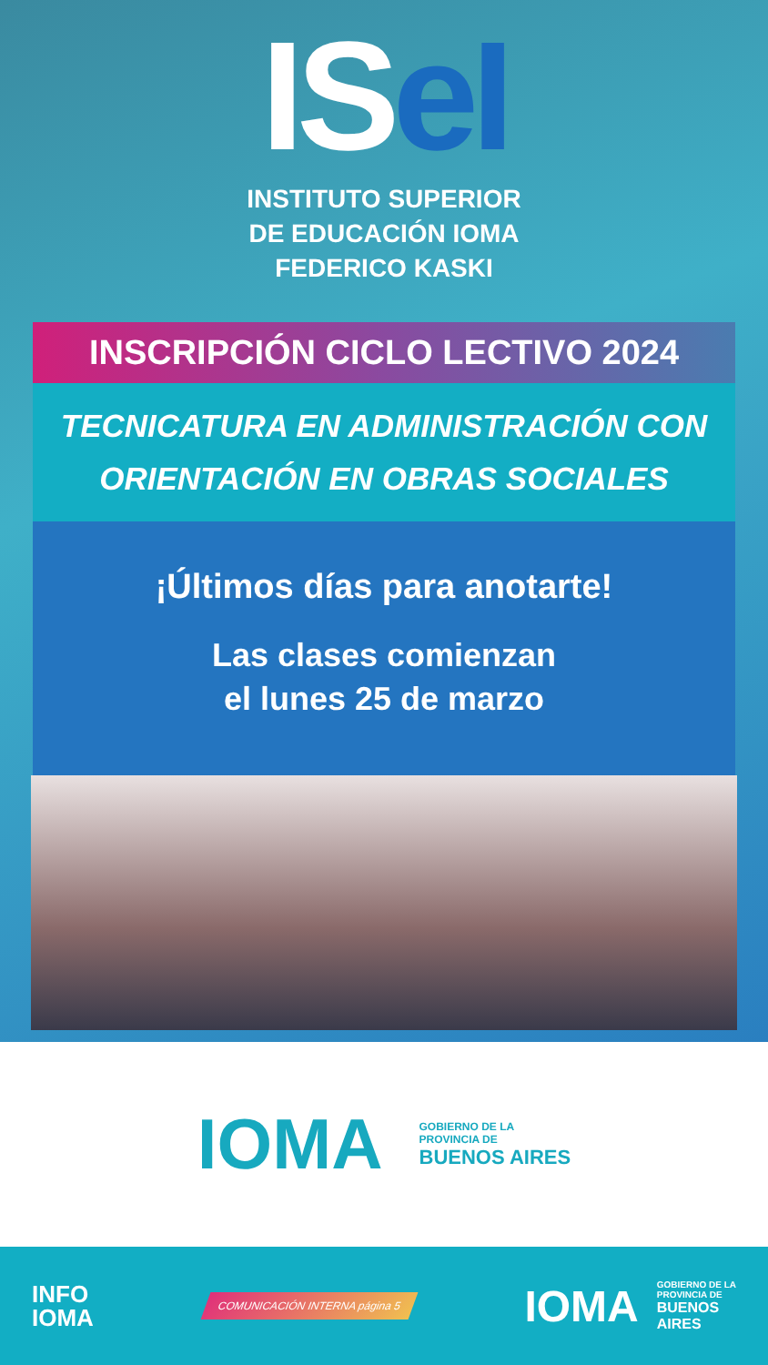ISeI
INSTITUTO SUPERIOR
DE EDUCACIÓN IOMA
FEDERICO KASKI
INSCRIPCIÓN CICLO LECTIVO 2024
TECNICATURA EN ADMINISTRACIÓN CON
ORIENTACIÓN EN OBRAS SOCIALES
¡Últimos días para anotarte!
Las clases comienzan
el lunes 25 de marzo
IOMA
GOBIERNO DE LA
PROVINCIA DE
BUENOS AIRES
INFO
IOMA
COMUNICACIÓN INTERNA página 5
IOMA
GOBIERNO DE LA
PROVINCIA DE
BUENOS
AIRES